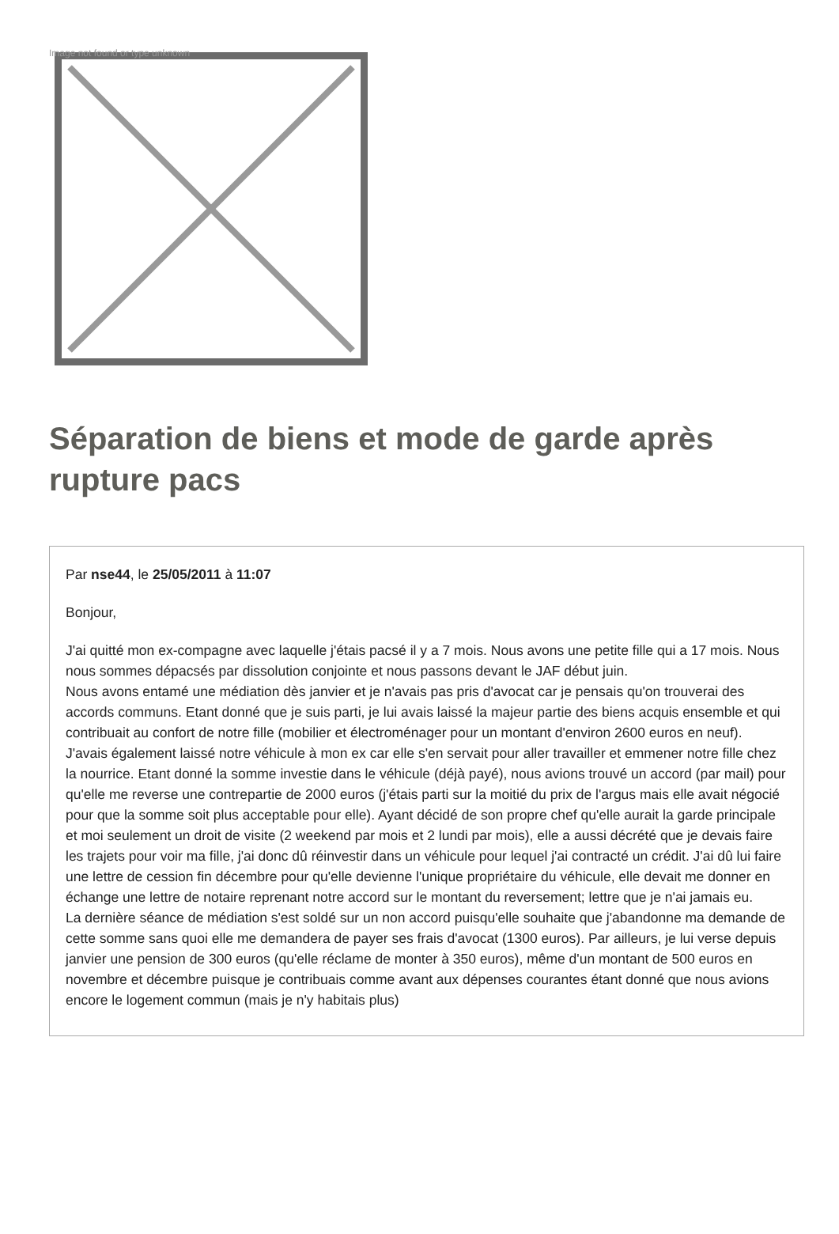Image not found or type unknown
Séparation de biens et mode de garde après rupture pacs
Par nse44, le 25/05/2011 à 11:07
Bonjour,
J'ai quitté mon ex-compagne avec laquelle j'étais pacsé il y a 7 mois. Nous avons une petite fille qui a 17 mois. Nous nous sommes dépacsés par dissolution conjointe et nous passons devant le JAF début juin.
Nous avons entamé une médiation dès janvier et je n'avais pas pris d'avocat car je pensais qu'on trouverai des accords communs. Etant donné que je suis parti, je lui avais laissé la majeur partie des biens acquis ensemble et qui contribuait au confort de notre fille (mobilier et électroménager pour un montant d'environ 2600 euros en neuf). J'avais également laissé notre véhicule à mon ex car elle s'en servait pour aller travailler et emmener notre fille chez la nourrice. Etant donné la somme investie dans le véhicule (déjà payé), nous avions trouvé un accord (par mail) pour qu'elle me reverse une contrepartie de 2000 euros (j'étais parti sur la moitié du prix de l'argus mais elle avait négocié pour que la somme soit plus acceptable pour elle). Ayant décidé de son propre chef qu'elle aurait la garde principale et moi seulement un droit de visite (2 weekend par mois et 2 lundi par mois), elle a aussi décrété que je devais faire les trajets pour voir ma fille, j'ai donc dû réinvestir dans un véhicule pour lequel j'ai contracté un crédit. J'ai dû lui faire une lettre de cession fin décembre pour qu'elle devienne l'unique propriétaire du véhicule, elle devait me donner en échange une lettre de notaire reprenant notre accord sur le montant du reversement; lettre que je n'ai jamais eu.
La dernière séance de médiation s'est soldé sur un non accord puisqu'elle souhaite que j'abandonne ma demande de cette somme sans quoi elle me demandera de payer ses frais d'avocat (1300 euros). Par ailleurs, je lui verse depuis janvier une pension de 300 euros (qu'elle réclame de monter à 350 euros), même d'un montant de 500 euros en novembre et décembre puisque je contribuais comme avant aux dépenses courantes étant donné que nous avions encore le logement commun (mais je n'y habitais plus)